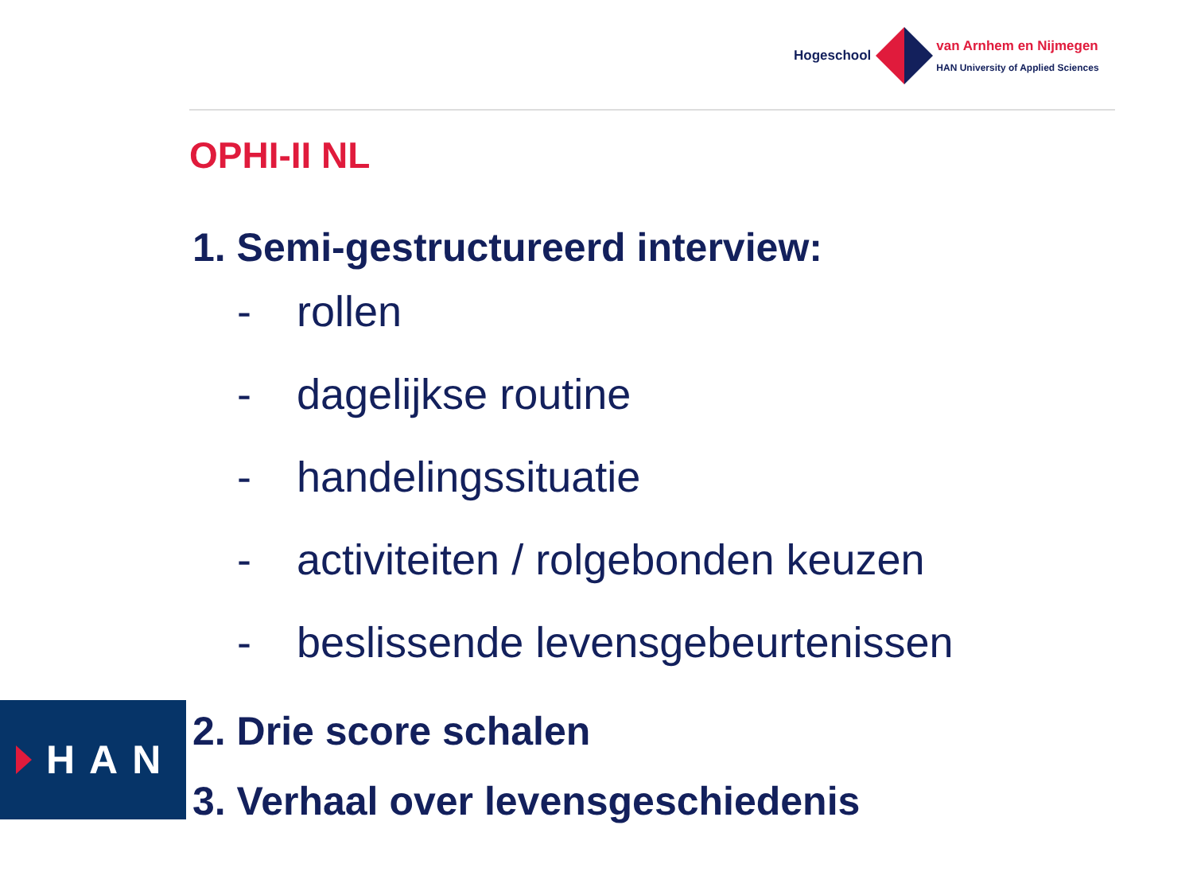Hogeschool
van Arnhem en Nijmegen
HAN University of Applied Sciences
OPHI-II NL
1. Semi-gestructureerd interview:
- rollen
- dagelijkse routine
- handelingssituatie
- activiteiten / rolgebonden keuzen
- beslissende levensgebeurtenissen
2. Drie score schalen
3. Verhaal over levensgeschiedenis
HAN